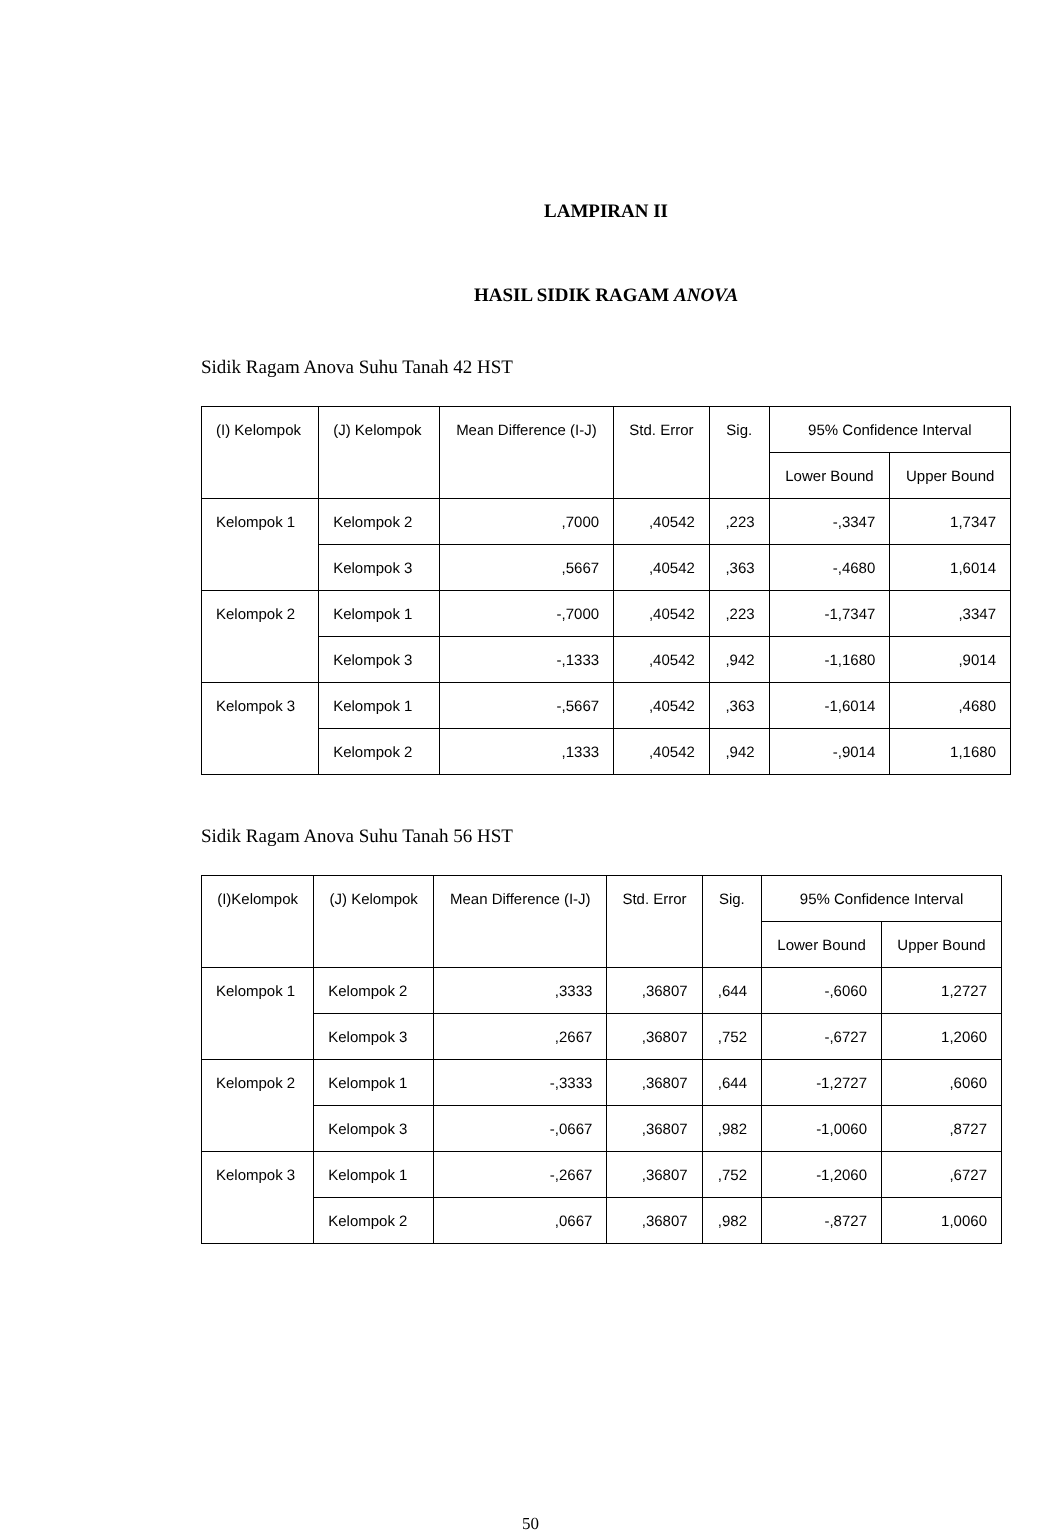LAMPIRAN II
HASIL SIDIK RAGAM ANOVA
Sidik Ragam Anova Suhu Tanah 42 HST
| (I) Kelompok | (J) Kelompok | Mean Difference (I-J) | Std. Error | Sig. | 95% Confidence Interval | |
| --- | --- | --- | --- | --- | --- | --- |
| | | | | | Lower Bound | Upper Bound |
| Kelompok 1 | Kelompok 2 | ,7000 | ,40542 | ,223 | -,3347 | 1,7347 |
| | Kelompok 3 | ,5667 | ,40542 | ,363 | -,4680 | 1,6014 |
| Kelompok 2 | Kelompok 1 | -,7000 | ,40542 | ,223 | -1,7347 | ,3347 |
| | Kelompok 3 | -,1333 | ,40542 | ,942 | -1,1680 | ,9014 |
| Kelompok 3 | Kelompok 1 | -,5667 | ,40542 | ,363 | -1,6014 | ,4680 |
| | Kelompok 2 | ,1333 | ,40542 | ,942 | -,9014 | 1,1680 |
Sidik Ragam Anova Suhu Tanah 56 HST
| (I)Kelompok | (J) Kelompok | Mean Difference (I-J) | Std. Error | Sig. | 95% Confidence Interval | |
| --- | --- | --- | --- | --- | --- | --- |
| | | | | | Lower Bound | Upper Bound |
| Kelompok 1 | Kelompok 2 | ,3333 | ,36807 | ,644 | -,6060 | 1,2727 |
| | Kelompok 3 | ,2667 | ,36807 | ,752 | -,6727 | 1,2060 |
| Kelompok 2 | Kelompok 1 | -,3333 | ,36807 | ,644 | -1,2727 | ,6060 |
| | Kelompok 3 | -,0667 | ,36807 | ,982 | -1,0060 | ,8727 |
| Kelompok 3 | Kelompok 1 | -,2667 | ,36807 | ,752 | -1,2060 | ,6727 |
| | Kelompok 2 | ,0667 | ,36807 | ,982 | -,8727 | 1,0060 |
50